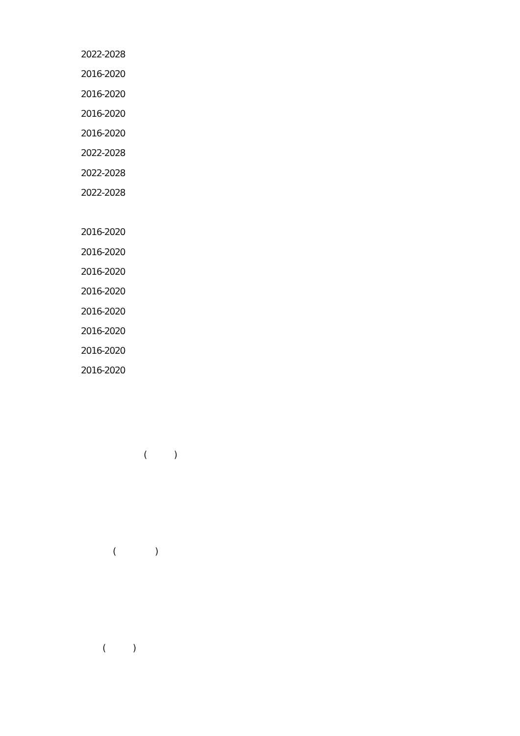2022-2028
2016-2020
2016-2020
2016-2020
2016-2020
2022-2028
2022-2028
2022-2028
2016-2020
2016-2020
2016-2020
2016-2020
2016-2020
2016-2020
2016-2020
2016-2020
( )
( )
( )